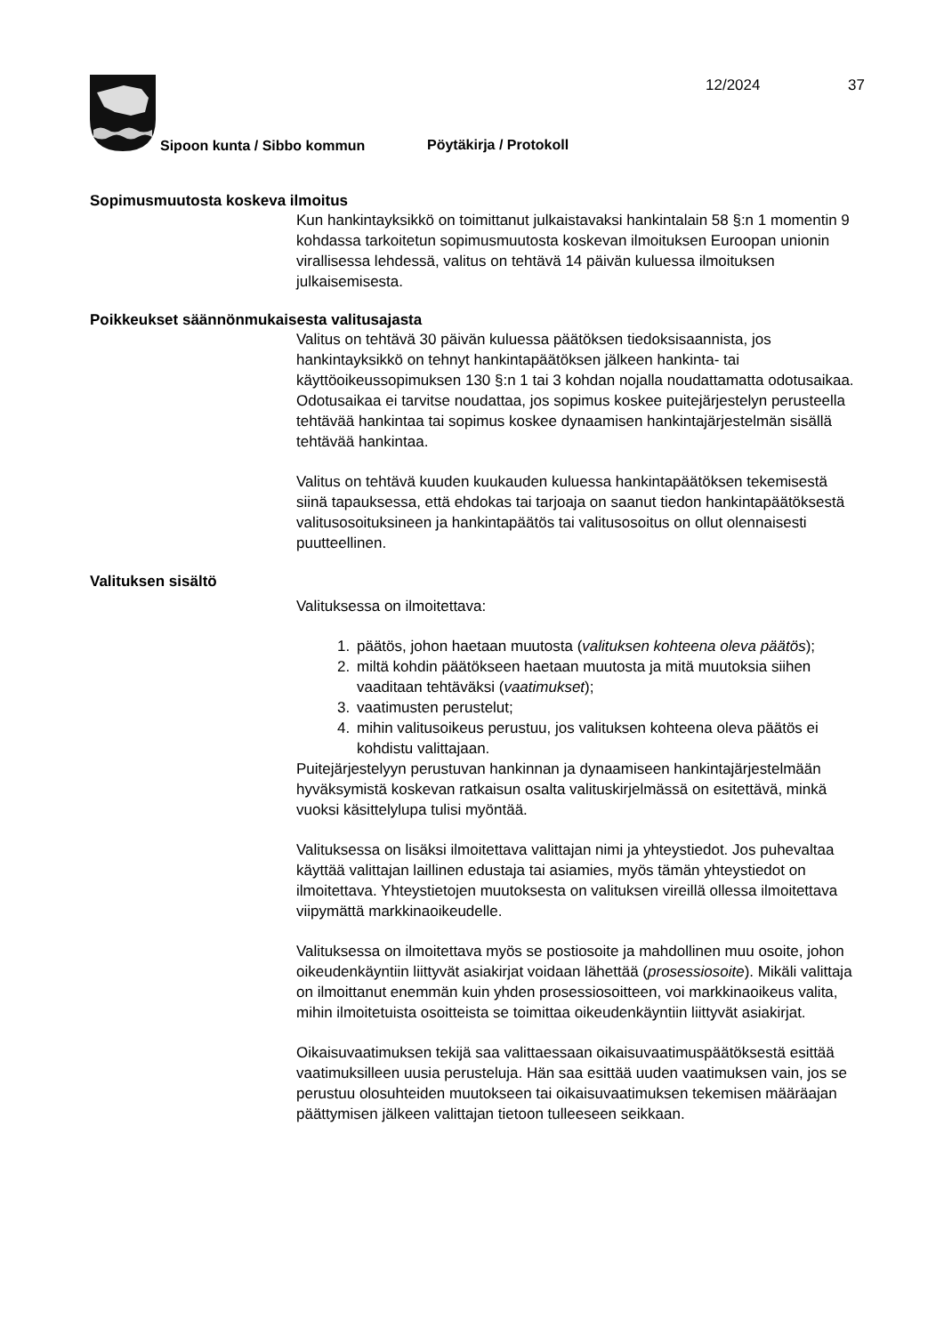12/2024 37
Sipoon kunta / Sibbo kommun Pöytäkirja / Protokoll
Sopimusmuutosta koskeva ilmoitus
Kun hankintayksikkö on toimittanut julkaistavaksi hankintalain 58 §:n 1 momentin 9 kohdassa tarkoitetun sopimusmuutosta koskevan ilmoituksen Euroopan unionin virallisessa lehdessä, valitus on tehtävä 14 päivän kuluessa ilmoituksen julkaisemisesta.
Poikkeukset säännönmukaisesta valitusajasta
Valitus on tehtävä 30 päivän kuluessa päätöksen tiedoksisaannista, jos hankintayksikkö on tehnyt hankintapäätöksen jälkeen hankinta- tai käyttöoikeussopimuksen 130 §:n 1 tai 3 kohdan nojalla noudattamatta odotusaikaa. Odotusaikaa ei tarvitse noudattaa, jos sopimus koskee puitejärjestelyn perusteella tehtävää hankintaa tai sopimus koskee dynaamisen hankintajärjestelmän sisällä tehtävää hankintaa.
Valitus on tehtävä kuuden kuukauden kuluessa hankintapäätöksen tekemisestä siinä tapauksessa, että ehdokas tai tarjoaja on saanut tiedon hankintapäätöksestä valitusosoituksineen ja hankintapäätös tai valitusosoitus on ollut olennaisesti puutteellinen.
Valituksen sisältö
Valituksessa on ilmoitettava:
1. päätös, johon haetaan muutosta (valituksen kohteena oleva päätös);
2. miltä kohdin päätökseen haetaan muutosta ja mitä muutoksia siihen vaaditaan tehtäväksi (vaatimukset);
3. vaatimusten perustelut;
4. mihin valitusoikeus perustuu, jos valituksen kohteena oleva päätös ei kohdistu valittajaan.
Puitejärjestelyyn perustuvan hankinnan ja dynaamiseen hankintajärjestelmään hyväksymistä koskevan ratkaisun osalta valituskirjelmässä on esitettävä, minkä vuoksi käsittelylupa tulisi myöntää.
Valituksessa on lisäksi ilmoitettava valittajan nimi ja yhteystiedot. Jos puhevaltaa käyttää valittajan laillinen edustaja tai asiamies, myös tämän yhteystiedot on ilmoitettava. Yhteystietojen muutoksesta on valituksen vireillä ollessa ilmoitettava viipymättä markkinaoikeudelle.
Valituksessa on ilmoitettava myös se postiosoite ja mahdollinen muu osoite, johon oikeudenkäyntiin liittyvät asiakirjat voidaan lähettää (prosessiosoite). Mikäli valittaja on ilmoittanut enemmän kuin yhden prosessiosoitteen, voi markkinaoikeus valita, mihin ilmoitetuista osoitteista se toimittaa oikeudenkäyntiin liittyvät asiakirjat.
Oikaisuvaatimuksen tekijä saa valittaessaan oikaisuvaatimuspäätöksestä esittää vaatimuksilleen uusia perusteluja. Hän saa esittää uuden vaatimuksen vain, jos se perustuu olosuhteiden muutokseen tai oikaisuvaatimuksen tekemisen määräajan päättymisen jälkeen valittajan tietoon tulleeseen seikkaan.